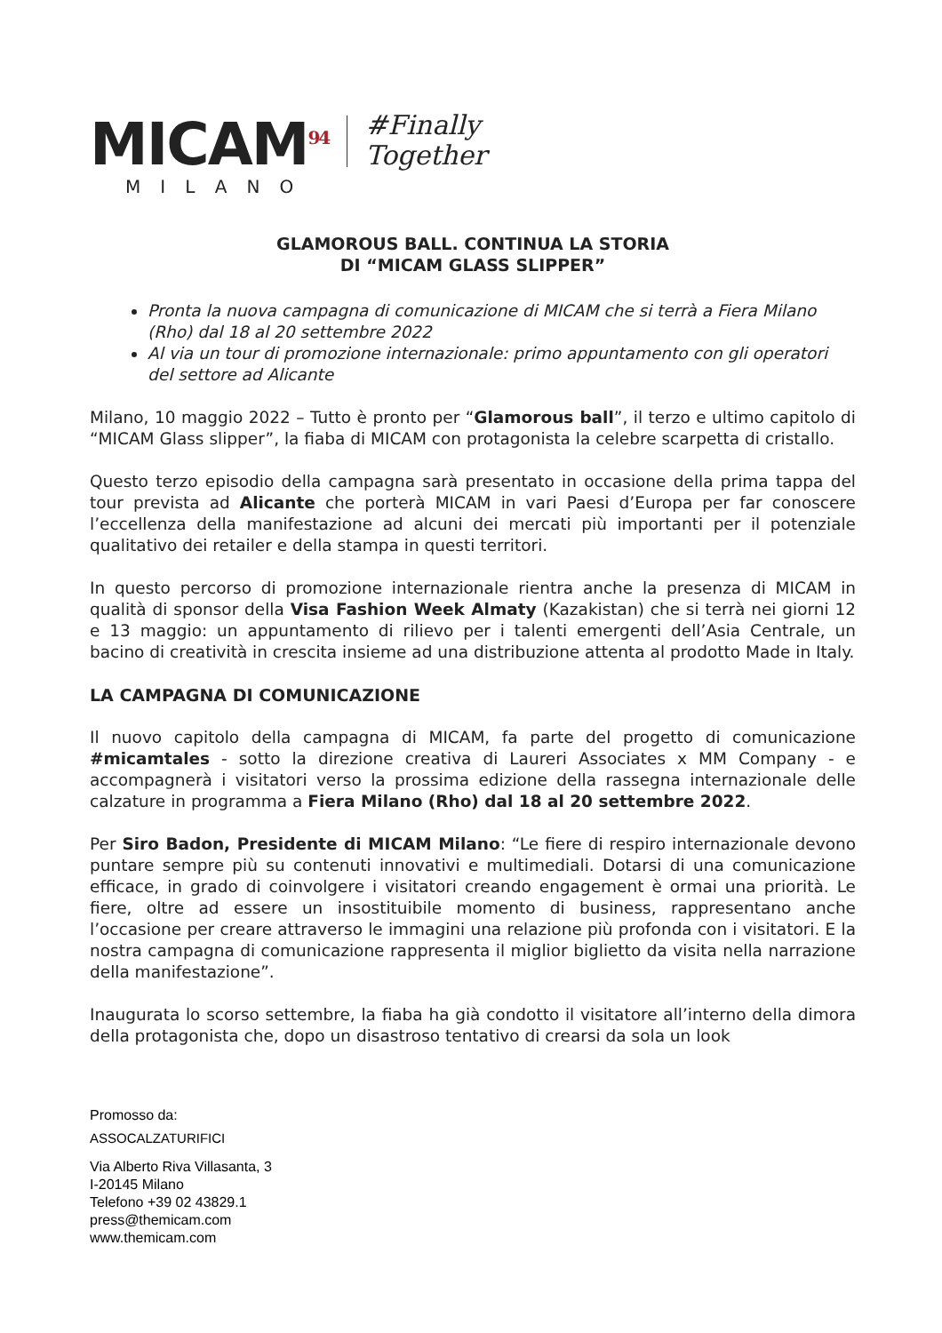MICAM<sup>94</sup>
MILANO
#Finally
Together
GLAMOROUS BALL. CONTINUA LA STORIA
DI “MICAM GLASS SLIPPER”
Pronta la nuova campagna di comunicazione di MICAM che si terrà a Fiera Milano (Rho) dal 18 al 20 settembre 2022
Al via un tour di promozione internazionale: primo appuntamento con gli operatori del settore ad Alicante
Milano, 10 maggio 2022 – Tutto è pronto per “Glamorous ball”, il terzo e ultimo capitolo di “MICAM Glass slipper”, la fiaba di MICAM con protagonista la celebre scarpetta di cristallo.
Questo terzo episodio della campagna sarà presentato in occasione della prima tappa del tour prevista ad Alicante che porterà MICAM in vari Paesi d’Europa per far conoscere l’eccellenza della manifestazione ad alcuni dei mercati più importanti per il potenziale qualitativo dei retailer e della stampa in questi territori.
In questo percorso di promozione internazionale rientra anche la presenza di MICAM in qualità di sponsor della Visa Fashion Week Almaty (Kazakistan) che si terrà nei giorni 12 e 13 maggio: un appuntamento di rilievo per i talenti emergenti dell’Asia Centrale, un bacino di creatività in crescita insieme ad una distribuzione attenta al prodotto Made in Italy.
LA CAMPAGNA DI COMUNICAZIONE
Il nuovo capitolo della campagna di MICAM, fa parte del progetto di comunicazione #micamtales - sotto la direzione creativa di Laureri Associates x MM Company - e accompagnerà i visitatori verso la prossima edizione della rassegna internazionale delle calzature in programma a Fiera Milano (Rho) dal 18 al 20 settembre 2022.
Per Siro Badon, Presidente di MICAM Milano: “Le fiere di respiro internazionale devono puntare sempre più su contenuti innovativi e multimediali. Dotarsi di una comunicazione efficace, in grado di coinvolgere i visitatori creando engagement è ormai una priorità. Le fiere, oltre ad essere un insostituibile momento di business, rappresentano anche l’occasione per creare attraverso le immagini una relazione più profonda con i visitatori. E la nostra campagna di comunicazione rappresenta il miglior biglietto da visita nella narrazione della manifestazione”.
Inaugurata lo scorso settembre, la fiaba ha già condotto il visitatore all’interno della dimora della protagonista che, dopo un disastroso tentativo di crearsi da sola un look
Promosso da:
ASSOCALZATURIFICI
Via Alberto Riva Villasanta, 3
I-20145 Milano
Telefono +39 02 43829.1
press@themicam.com
www.themicam.com